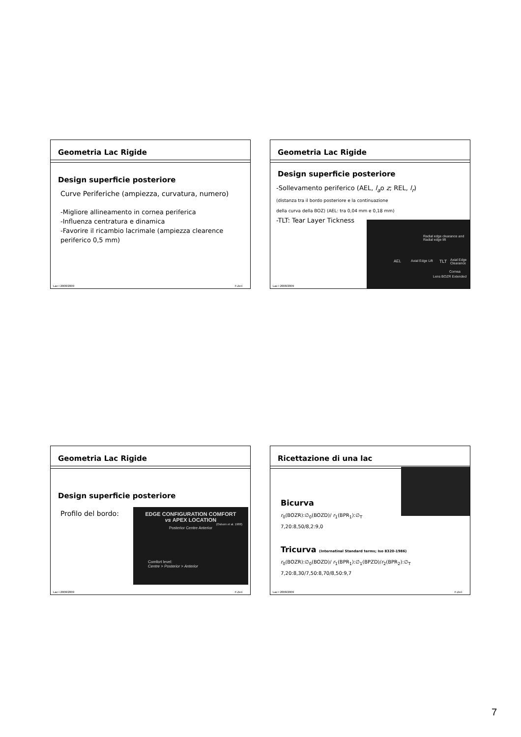Geometria Lac Rigide
Design superficie posteriore
Curve Periferiche (ampiezza, curvatura, numero)
-Migliore allineamento in cornea periferica
-Influenza centratura e dinamica
-Favorire il ricambio lacrimale (ampiezza clearence periferico 0,5 mm)
Lac I 2008/2009 F.Zeri
Geometria Lac Rigide
Design superficie posteriore
-Sollevamento periferico (AEL, l<sub>a</sub>o z; REL, l<sub>r</sub>)
(distanza tra il bordo posteriore e la continuazione
della curva della BOZ) (AEL: tra 0,04 mm e 0,18 mm)
-TLT: Tear Layer Tickness
Radial edge clearance and Radial edge lift
AEL Axial Edge Lift TLT Axial Edge Clearance
Cornea
Lens BOZR Extended
Lac I 2008/2009
Geometria Lac Rigide
Design superficie posteriore
Profilo del bordo:
EDGE CONFIGURATION COMFORT
vs APEX LOCATION
(Osborn et al. 1988)
Posterior Centre Anterior
Comfort level:
Centre > Posterior > Anterior
Lac I 2008/2009 F.Zeri
Ricettazione di una lac
Bicurva
r<sub>0</sub>(BOZR):∅<sub>0</sub>(BOZD)/ r<sub>1</sub>(BPR<sub>1</sub>):∅<sub>T</sub>
7,20:8,50/8,2:9,0
Tricurva (Internatinal Standard terms; Iso 8320-1986)
r<sub>0</sub>(BOZR):∅<sub>0</sub>(BOZD)/ r<sub>1</sub>(BPR<sub>1</sub>):∅<sub>1</sub>(BPZD)/r<sub>2</sub>(BPR<sub>2</sub>):∅<sub>T</sub>
7,20:8,30/7,50:8,70/8,50:9,7
Lac I 2008/2009 F.Zeri
7